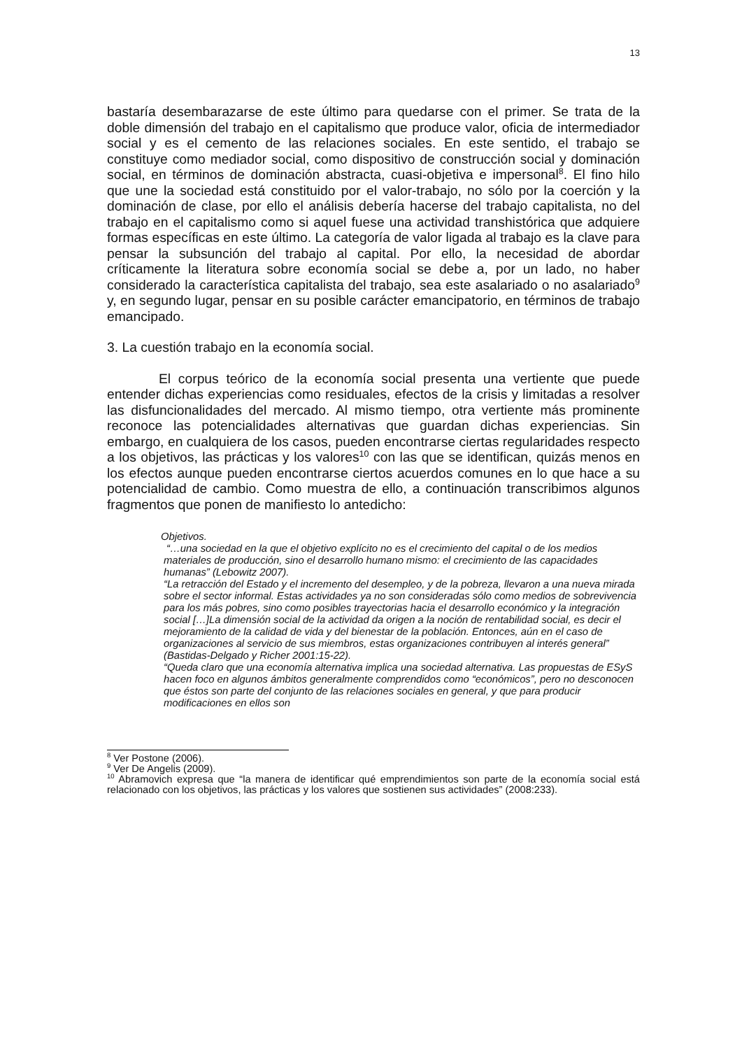13
bastaría desembarazarse de este último para quedarse con el primer. Se trata de la doble dimensión del trabajo en el capitalismo que produce valor, oficia de intermediador social y es el cemento de las relaciones sociales. En este sentido, el trabajo se constituye como mediador social, como dispositivo de construcción social y dominación social, en términos de dominación abstracta, cuasi-objetiva e impersonal<sup>8</sup>. El fino hilo que une la sociedad está constituido por el valor-trabajo, no sólo por la coerción y la dominación de clase, por ello el análisis debería hacerse del trabajo capitalista, no del trabajo en el capitalismo como si aquel fuese una actividad transhistórica que adquiere formas específicas en este último. La categoría de valor ligada al trabajo es la clave para pensar la subsunción del trabajo al capital. Por ello, la necesidad de abordar críticamente la literatura sobre economía social se debe a, por un lado, no haber considerado la característica capitalista del trabajo, sea este asalariado o no asalariado<sup>9</sup> y, en segundo lugar, pensar en su posible carácter emancipatorio, en términos de trabajo emancipado.
3. La cuestión trabajo en la economía social.
El corpus teórico de la economía social presenta una vertiente que puede entender dichas experiencias como residuales, efectos de la crisis y limitadas a resolver las disfuncionalidades del mercado. Al mismo tiempo, otra vertiente más prominente reconoce las potencialidades alternativas que guardan dichas experiencias. Sin embargo, en cualquiera de los casos, pueden encontrarse ciertas regularidades respecto a los objetivos, las prácticas y los valores<sup>10</sup> con las que se identifican, quizás menos en los efectos aunque pueden encontrarse ciertos acuerdos comunes en lo que hace a su potencialidad de cambio. Como muestra de ello, a continuación transcribimos algunos fragmentos que ponen de manifiesto lo antedicho:
Objetivos.
“…una sociedad en la que el objetivo explícito no es el crecimiento del capital o de los medios materiales de producción, sino el desarrollo humano mismo: el crecimiento de las capacidades humanas” (Lebowitz 2007).
“La retracción del Estado y el incremento del desempleo, y de la pobreza, llevaron a una nueva mirada sobre el sector informal. Estas actividades ya no son consideradas sólo como medios de sobrevivencia para los más pobres, sino como posibles trayectorias hacia el desarrollo económico y la integración social […]La dimensión social de la actividad da origen a la noción de rentabilidad social, es decir el mejoramiento de la calidad de vida y del bienestar de la población. Entonces, aún en el caso de organizaciones al servicio de sus miembros, estas organizaciones contribuyen al interés general” (Bastidas-Delgado y Richer 2001:15-22).
“Queda claro que una economía alternativa implica una sociedad alternativa. Las propuestas de ESyS hacen foco en algunos ámbitos generalmente comprendidos como “económicos”, pero no desconocen que éstos son parte del conjunto de las relaciones sociales en general, y que para producir modificaciones en ellos son
<sup>8</sup> Ver Postone (2006).
<sup>9</sup> Ver De Angelis (2009).
<sup>10</sup> Abramovich expresa que “la manera de identificar qué emprendimientos son parte de la economía social está relacionado con los objetivos, las prácticas y los valores que sostienen sus actividades” (2008:233).